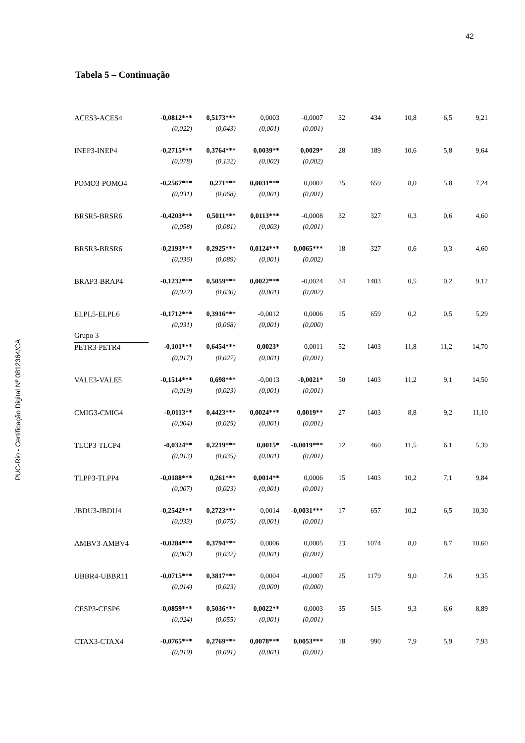42
PUC-Rio - Certificação Digital Nº 0812364/CA
Tabela 5 – Continuação
| ACES3-ACES4 | -0,0812*** | 0,5173*** | 0,0003 | -0,0007 | 32 | 434 | 10,8 | 6,5 | 9,21 |
| | (0,022) | (0,043) | (0,001) | (0,001) | | | | | |
| INEP3-INEP4 | -0,2715*** | 0,3764*** | 0,0039** | 0,0029* | 28 | 189 | 10,6 | 5,8 | 9,64 |
| | (0,078) | (0,132) | (0,002) | (0,002) | | | | | |
| POMO3-POMO4 | -0,2567*** | 0,271*** | 0,0031*** | 0,0002 | 25 | 659 | 8,0 | 5,8 | 7,24 |
| | (0,031) | (0,068) | (0,001) | (0,001) | | | | | |
| BRSR5-BRSR6 | -0,4203*** | 0,5011*** | 0,0113*** | -0,0008 | 32 | 327 | 0,3 | 0,6 | 4,60 |
| | (0,058) | (0,081) | (0,003) | (0,001) | | | | | |
| BRSR3-BRSR6 | -0,2193*** | 0,2925*** | 0,0124*** | 0,0065*** | 18 | 327 | 0,6 | 0,3 | 4,60 |
| | (0,036) | (0,089) | (0,001) | (0,002) | | | | | |
| BRAP3-BRAP4 | -0,1232*** | 0,5059*** | 0,0022*** | -0,0024 | 34 | 1403 | 0,5 | 0,2 | 9,12 |
| | (0,022) | (0,030) | (0,001) | (0,002) | | | | | |
| ELPL5-ELPL6 | -0,1712*** | 0,3916*** | -0,0012 | 0,0006 | 15 | 659 | 0,2 | 0,5 | 5,29 |
| | (0,031) | (0,068) | (0,001) | (0,000) | | | | | |
| Grupo 3 | | | | | | | | | |
| PETR3-PETR4 | -0,101*** | 0,6454*** | 0,0023* | 0,0011 | 52 | 1403 | 11,8 | 11,2 | 14,70 |
| | (0,017) | (0,027) | (0,001) | (0,001) | | | | | |
| VALE3-VALE5 | -0,1514*** | 0,698*** | -0,0013 | -0,0021* | 50 | 1403 | 11,2 | 9,1 | 14,50 |
| | (0,019) | (0,023) | (0,001) | (0,001) | | | | | |
| CMIG3-CMIG4 | -0,0113** | 0,4423*** | 0,0024*** | 0,0019** | 27 | 1403 | 8,8 | 9,2 | 11,10 |
| | (0,004) | (0,025) | (0,001) | (0,001) | | | | | |
| TLCP3-TLCP4 | -0,0324** | 0,2219*** | 0,0015* | -0,0019*** | 12 | 460 | 11,5 | 6,1 | 5,39 |
| | (0,013) | (0,035) | (0,001) | (0,001) | | | | | |
| TLPP3-TLPP4 | -0,0188*** | 0,261*** | 0,0014** | 0,0006 | 15 | 1403 | 10,2 | 7,1 | 9,84 |
| | (0,007) | (0,023) | (0,001) | (0,001) | | | | | |
| JBDU3-JBDU4 | -0,2542*** | 0,2723*** | 0,0014 | -0,0031*** | 17 | 657 | 10,2 | 6,5 | 10,30 |
| | (0,033) | (0,075) | (0,001) | (0,001) | | | | | |
| AMBV3-AMBV4 | -0,0284*** | 0,3794*** | 0,0006 | 0,0005 | 23 | 1074 | 8,0 | 8,7 | 10,60 |
| | (0,007) | (0,032) | (0,001) | (0,001) | | | | | |
| UBBR4-UBBR11 | -0,0715*** | 0,3817*** | 0,0004 | -0,0007 | 25 | 1179 | 9,0 | 7,6 | 9,35 |
| | (0,014) | (0,023) | (0,000) | (0,000) | | | | | |
| CESP3-CESP6 | -0,0859*** | 0,5036*** | 0,0022** | 0,0003 | 35 | 515 | 9,3 | 6,6 | 8,89 |
| | (0,024) | (0,055) | (0,001) | (0,001) | | | | | |
| CTAX3-CTAX4 | -0,0765*** | 0,2769*** | 0,0078*** | 0,0053*** | 18 | 990 | 7,9 | 5,9 | 7,93 |
| | (0,019) | (0,091) | (0,001) | (0,001) | | | | | |